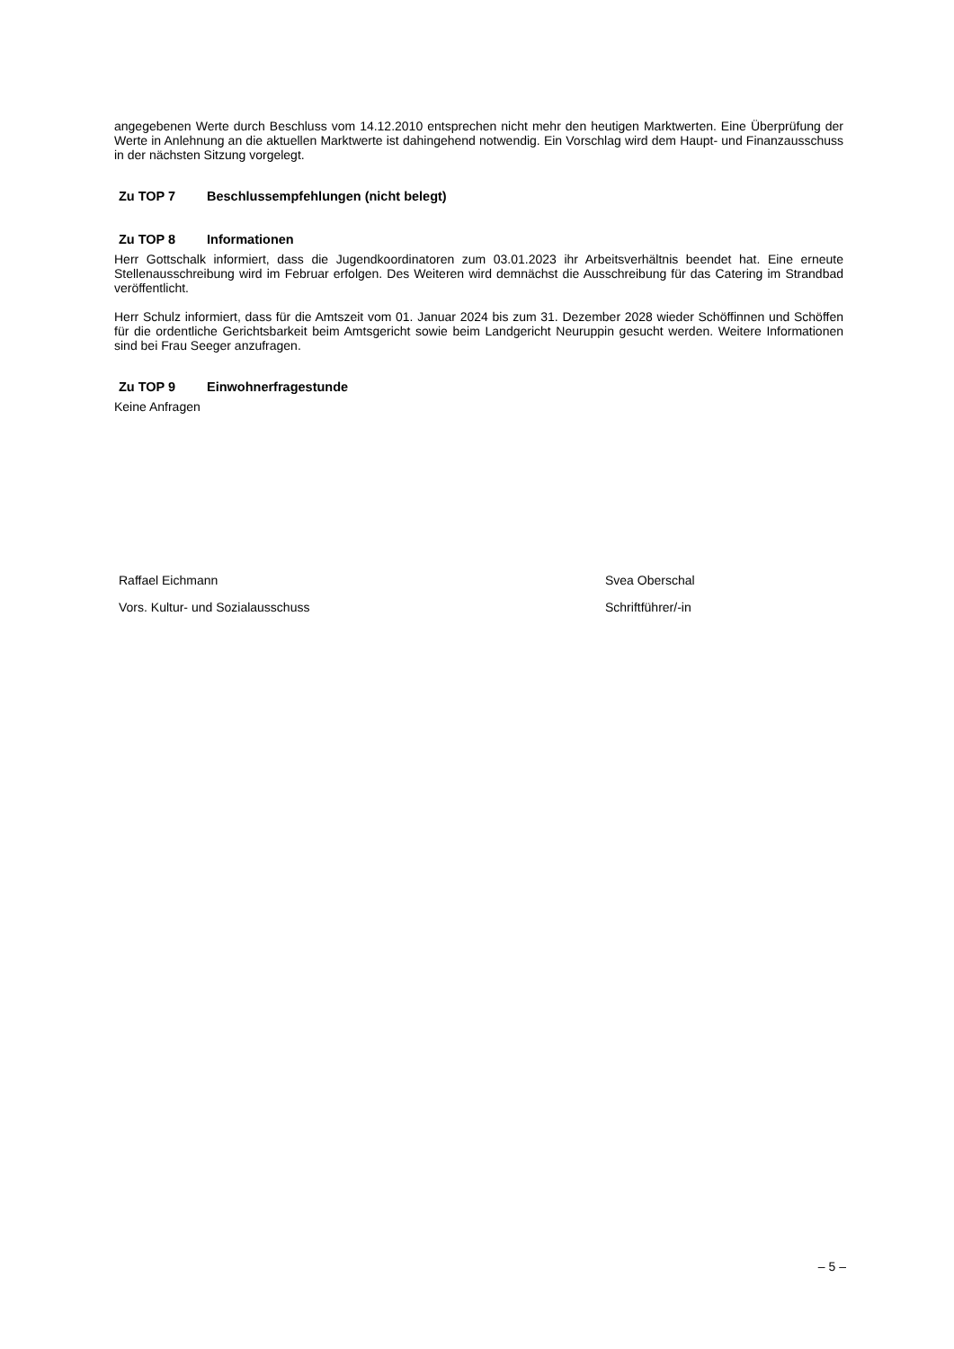angegebenen Werte durch Beschluss vom 14.12.2010 entsprechen nicht mehr den heutigen Marktwerten. Eine Überprüfung der Werte in Anlehnung an die aktuellen Marktwerte ist dahingehend notwendig. Ein Vorschlag wird dem Haupt- und Finanzausschuss in der nächsten Sitzung vorgelegt.
Zu TOP 7 Beschlussempfehlungen (nicht belegt)
Zu TOP 8 Informationen
Herr Gottschalk informiert, dass die Jugendkoordinatoren zum 03.01.2023 ihr Arbeitsverhältnis beendet hat. Eine erneute Stellenausschreibung wird im Februar erfolgen. Des Weiteren wird demnächst die Ausschreibung für das Catering im Strandbad veröffentlicht.
Herr Schulz informiert, dass für die Amtszeit vom 01. Januar 2024 bis zum 31. Dezember 2028 wieder Schöffinnen und Schöffen für die ordentliche Gerichtsbarkeit beim Amtsgericht sowie beim Landgericht Neuruppin gesucht werden. Weitere Informationen sind bei Frau Seeger anzufragen.
Zu TOP 9 Einwohnerfragestunde
Keine Anfragen
Raffael Eichmann
Vors. Kultur- und Sozialausschuss
Svea Oberschal
Schriftführer/-in
– 5 –